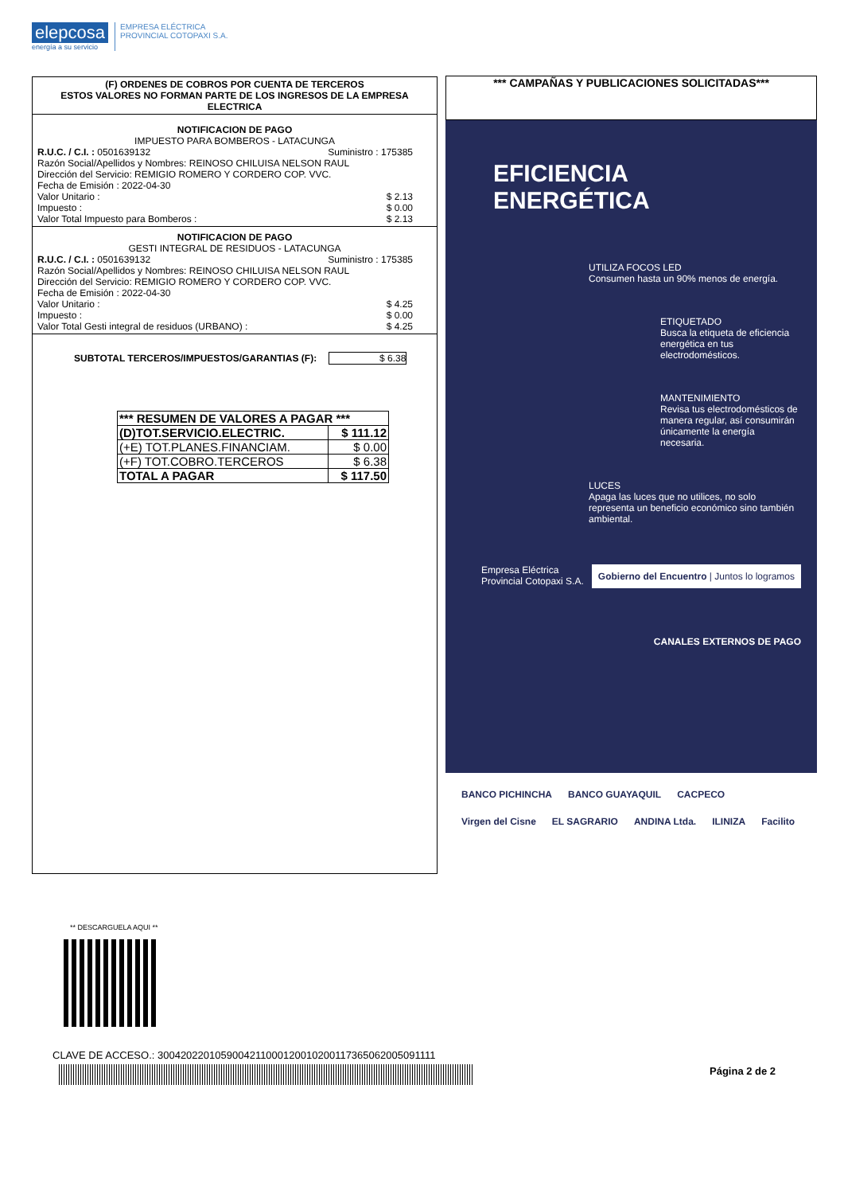elepcosa
energía a su servicio
EMPRESA ELÉCTRICA
PROVINCIAL COTOPAXI S.A.
(F) ORDENES DE COBROS POR CUENTA DE TERCEROS
ESTOS VALORES NO FORMAN PARTE DE LOS INGRESOS DE LA EMPRESA ELECTRICA
NOTIFICACION DE PAGO
IMPUESTO PARA BOMBEROS - LATACUNGA
R.U.C. / C.I. : 0501639132 Suministro : 175385
Razón Social/Apellidos y Nombres: REINOSO CHILUISA NELSON RAUL
Dirección del Servicio: REMIGIO ROMERO Y CORDERO COP. VVC.
Fecha de Emisión : 2022-04-30
Valor Unitario : $ 2.13
Impuesto : $ 0.00
Valor Total Impuesto para Bomberos : $ 2.13
NOTIFICACION DE PAGO
GESTI INTEGRAL DE RESIDUOS - LATACUNGA
R.U.C. / C.I. : 0501639132 Suministro : 175385
Razón Social/Apellidos y Nombres: REINOSO CHILUISA NELSON RAUL
Dirección del Servicio: REMIGIO ROMERO Y CORDERO COP. VVC.
Fecha de Emisión : 2022-04-30
Valor Unitario : $ 4.25
Impuesto : $ 0.00
Valor Total Gesti integral de residuos (URBANO) : $ 4.25
SUBTOTAL TERCEROS/IMPUESTOS/GARANTIAS (F): $ 6.38
| *** RESUMEN DE VALORES A PAGAR *** | |
| (D)TOT.SERVICIO.ELECTRIC. | $ 111.12 |
| (+E) TOT.PLANES.FINANCIAM. | $ 0.00 |
| (+F) TOT.COBRO.TERCEROS | $ 6.38 |
| TOTAL A PAGAR | $ 117.50 |
*** CAMPAÑAS Y PUBLICACIONES SOLICITADAS***
EFICIENCIA
ENERGÉTICA
UTILIZA FOCOS LED
Consumen hasta un 90% menos de energía.
ETIQUETADO
Busca la etiqueta de eficiencia energética en tus electrodomésticos.
MANTENIMIENTO
Revisa tus electrodomésticos de manera regular, así consumirán únicamente la energía necesaria.
LUCES
Apaga las luces que no utilices, no solo representa un beneficio económico sino también ambiental.
Empresa Eléctrica
Provincial Cotopaxi S.A. Gobierno del Encuentro | Juntos lo logramos
CANALES EXTERNOS DE PAGO
BANCO PICHINCHA BANCO GUAYAQUIL CACPECO Virgen del Cisne EL SAGRARIO ANDINA Ltda. ILINIZA Facilito
** DESCARGUELA AQUI **
CLAVE DE ACCESO.: 3004202201059004211000120010200117365062005091111
Página 2 de 2